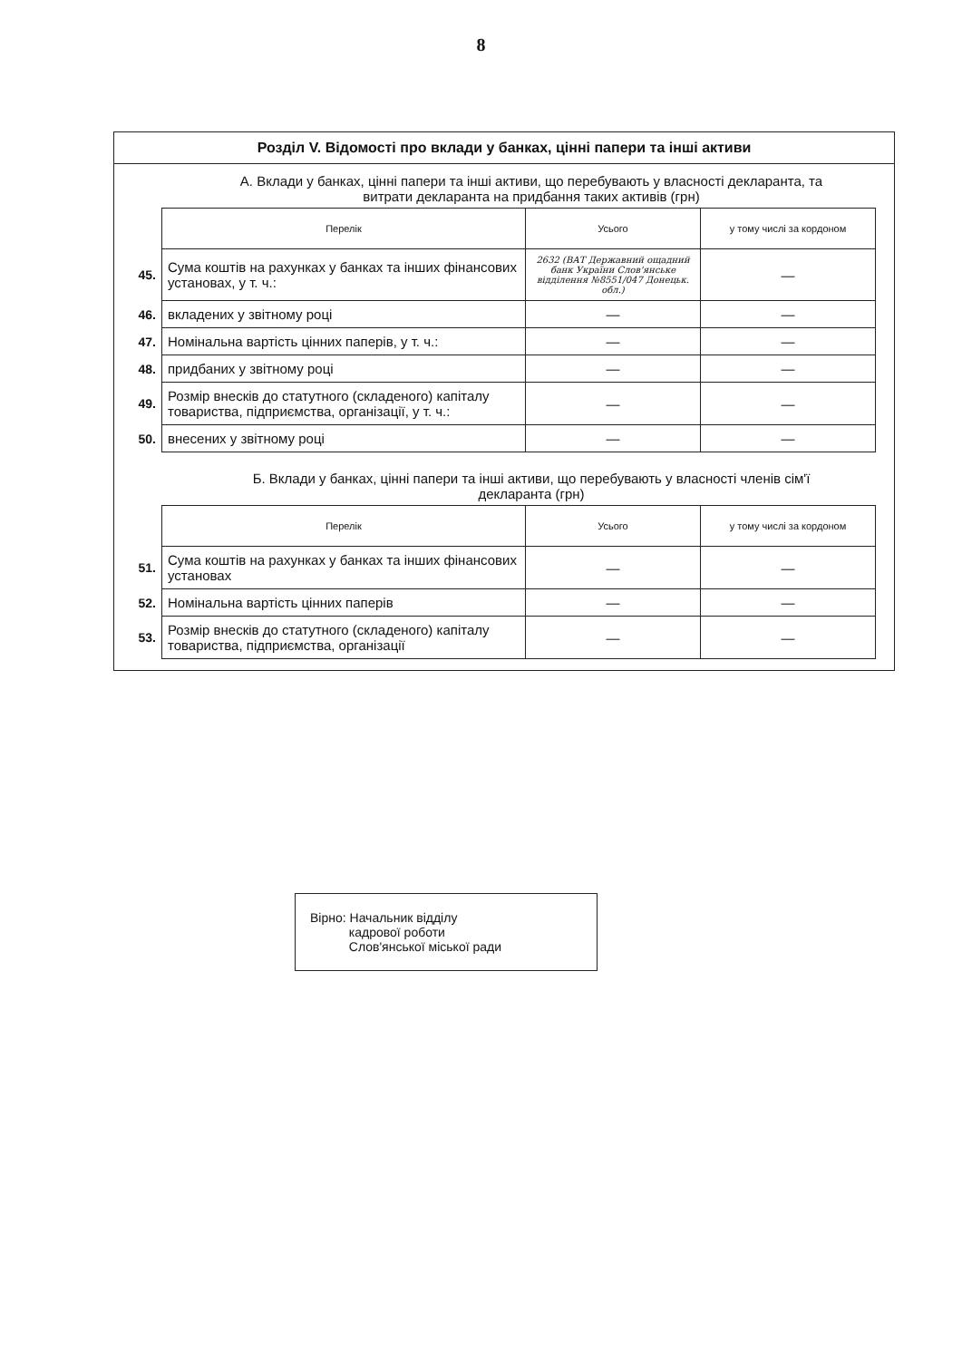8
Розділ V. Відомості про вклади у банках, цінні папери та інші активи
А. Вклади у банках, цінні папери та інші активи, що перебувають у власності декларанта, та витрати декларанта на придбання таких активів (грн)
| | Перелік | Усього | у тому числі за кордоном |
| 45. | Сума коштів на рахунках у банках та інших фінансових установах, у т. ч.: | 2632 (ВАТ Державний ощадний банк України Слов'янське відділення №8551/047 Донецьк. обл.) | — |
| 46. | вкладених у звітному році | — | — |
| 47. | Номінальна вартість цінних паперів, у т. ч.: | — | — |
| 48. | придбаних у звітному році | — | — |
| 49. | Розмір внесків до статутного (складеного) капіталу товариства, підприємства, організації, у т. ч.: | — | — |
| 50. | внесених у звітному році | — | — |
Б. Вклади у банках, цінні папери та інші активи, що перебувають у власності членів сім'ї декларанта (грн)
| | Перелік | Усього | у тому числі за кордоном |
| 51. | Сума коштів на рахунках у банках та інших фінансових установах | — | — |
| 52. | Номінальна вартість цінних паперів | — | — |
| 53. | Розмір внесків до статутного (складеного) капіталу товариства, підприємства, організації | — | — |
Вірно: Начальник відділу
кадрової роботи
Слов'янської міської ради